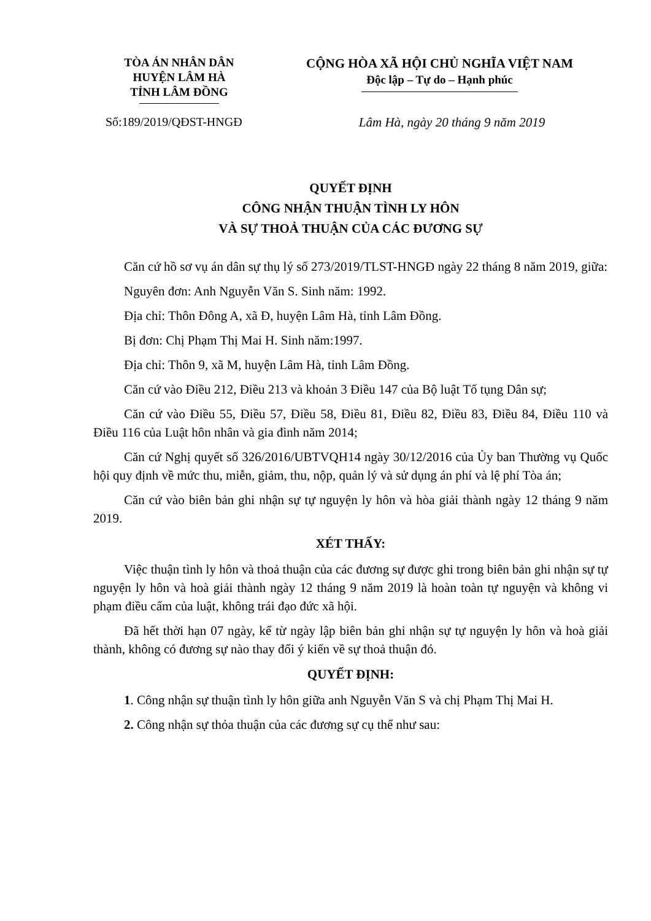TÒA ÁN NHÂN DÂN
HUYỆN LÂM HÀ
TỈNH LÂM ĐỒNG
CỘNG HÒA XÃ HỘI CHỦ NGHĨA VIỆT NAM
Độc lập – Tự do – Hạnh phúc
Số:189/2019/QĐST-HNGĐ Lâm Hà, ngày 20 tháng 9 năm 2019
QUYẾT ĐỊNH
CÔNG NHẬN THUẬN TÌNH LY HÔN
VÀ SỰ THOẢ THUẬN CỦA CÁC ĐƯƠNG SỰ
Căn cứ hồ sơ vụ án dân sự thụ lý số 273/2019/TLST-HNGĐ ngày 22 tháng 8 năm 2019, giữa:
Nguyên đơn: Anh Nguyễn Văn S. Sinh năm: 1992.
Địa chỉ: Thôn Đông A, xã Đ, huyện Lâm Hà, tỉnh Lâm Đồng.
Bị đơn: Chị Phạm Thị Mai H. Sinh năm:1997.
Địa chỉ: Thôn 9, xã M, huyện Lâm Hà, tỉnh Lâm Đồng.
Căn cứ vào Điều 212, Điều 213 và khoản 3 Điều 147 của Bộ luật Tố tụng Dân sự;
Căn cứ vào Điều 55, Điều 57, Điều 58, Điều 81, Điều 82, Điều 83, Điều 84, Điều 110 và Điều 116 của Luật hôn nhân và gia đình năm 2014;
Căn cứ Nghị quyết số 326/2016/UBTVQH14 ngày 30/12/2016 của Ủy ban Thường vụ Quốc hội quy định về mức thu, miễn, giảm, thu, nộp, quản lý và sử dụng án phí và lệ phí Tòa án;
Căn cứ vào biên bản ghi nhận sự tự nguyện ly hôn và hòa giải thành ngày 12 tháng 9 năm 2019.
XÉT THẤY:
Việc thuận tình ly hôn và thoả thuận của các đương sự được ghi trong biên bản ghi nhận sự tự nguyện ly hôn và hoà giải thành ngày 12 tháng 9 năm 2019 là hoàn toàn tự nguyện và không vi phạm điều cấm của luật, không trái đạo đức xã hội.
Đã hết thời hạn 07 ngày, kể từ ngày lập biên bản ghi nhận sự tự nguyện ly hôn và hoà giải thành, không có đương sự nào thay đổi ý kiến về sự thoả thuận đó.
QUYẾT ĐỊNH:
1. Công nhận sự thuận tình ly hôn giữa anh Nguyễn Văn S và chị Phạm Thị Mai H.
2. Công nhận sự thỏa thuận của các đương sự cụ thể như sau: